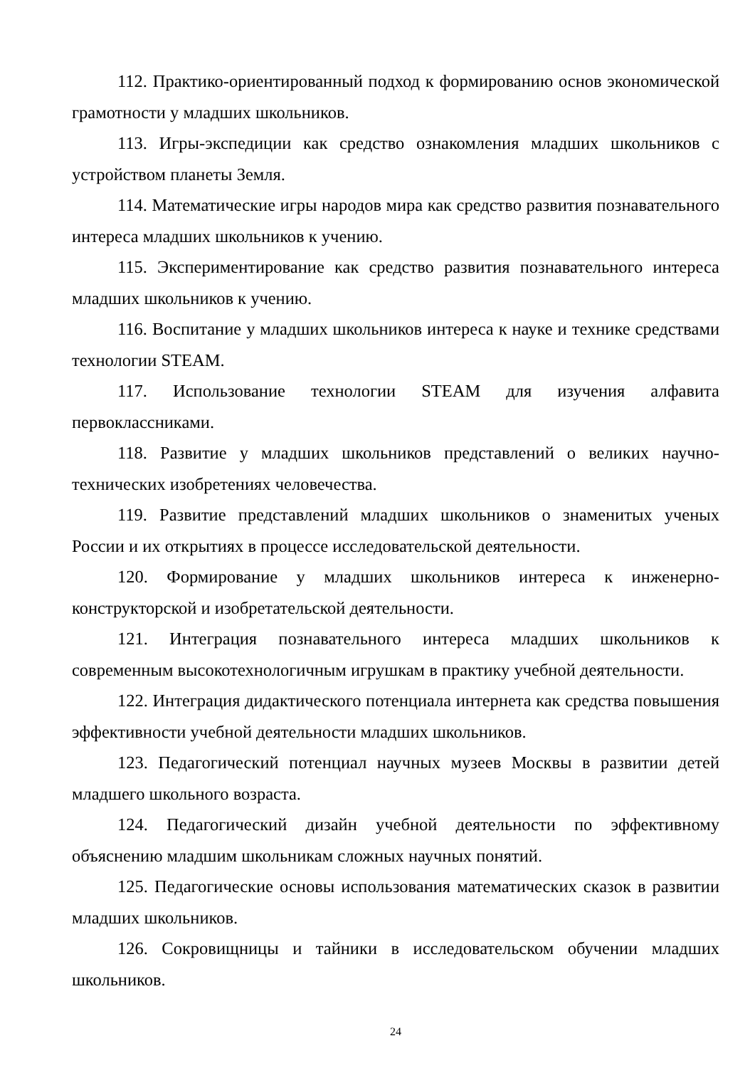112. Практико-ориентированный подход к формированию основ экономической грамотности у младших школьников.
113. Игры-экспедиции как средство ознакомления младших школьников с устройством планеты Земля.
114. Математические игры народов мира как средство развития познавательного интереса младших школьников к учению.
115. Экспериментирование как средство развития познавательного интереса младших школьников к учению.
116. Воспитание у младших школьников интереса к науке и технике средствами технологии STEAM.
117. Использование технологии STEAM для изучения алфавита первоклассниками.
118. Развитие у младших школьников представлений о великих научно-технических изобретениях человечества.
119. Развитие представлений младших школьников о знаменитых ученых России и их открытиях в процессе исследовательской деятельности.
120. Формирование у младших школьников интереса к инженерно-конструкторской и изобретательской деятельности.
121. Интеграция познавательного интереса младших школьников к современным высокотехнологичным игрушкам в практику учебной деятельности.
122. Интеграция дидактического потенциала интернета как средства повышения эффективности учебной деятельности младших школьников.
123. Педагогический потенциал научных музеев Москвы в развитии детей младшего школьного возраста.
124. Педагогический дизайн учебной деятельности по эффективному объяснению младшим школьникам сложных научных понятий.
125. Педагогические основы использования математических сказок в развитии младших школьников.
126. Сокровищницы и тайники в исследовательском обучении младших школьников.
24